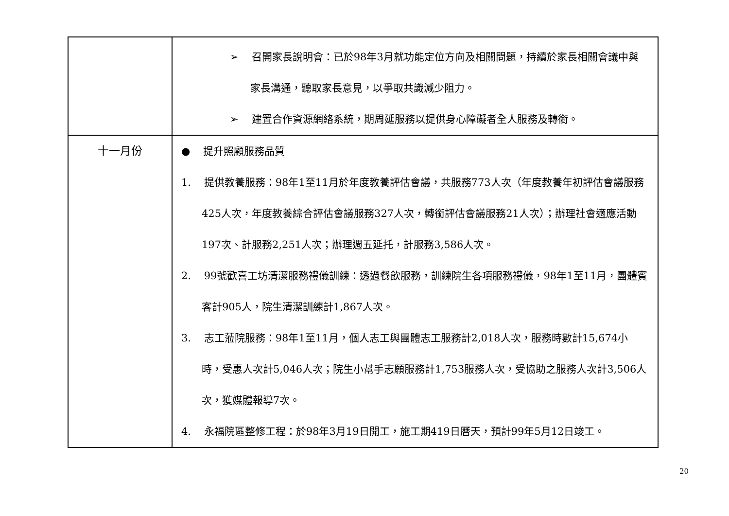| | ➢ 召開家長說明會：已於98年3月就功能定位方向及相關問題，持續於家長相關會議中與家長溝通，聽取家長意見，以爭取共識減少阻力。 ➢ 建置合作資源網絡系統，期周延服務以提供身心障礙者全人服務及轉銜。 |
| 十一月份 | ● 提升照顧服務品質 1. 提供教養服務：98年1至11月於年度教養評估會議，共服務773人次（年度教養年初評估會議服務425人次，年度教養綜合評估會議服務327人次，轉銜評估會議服務21人次）；辦理社會適應活動197次、計服務2,251人次；辦理週五延托，計服務3,586人次。 2. 99號歡喜工坊清潔服務禮儀訓練：透過餐飲服務，訓練院生各項服務禮儀，98年1至11月，團體賓客計905人，院生清潔訓練計1,867人次。 3. 志工蒞院服務：98年1至11月，個人志工與團體志工服務計2,018人次，服務時數計15,674小時，受惠人次計5,046人次；院生小幫手志願服務計1,753服務人次，受協助之服務人次計3,506人次，獲媒體報導7次。 4. 永福院區整修工程：於98年3月19日開工，施工期419日曆天，預計99年5月12日竣工。 |
20